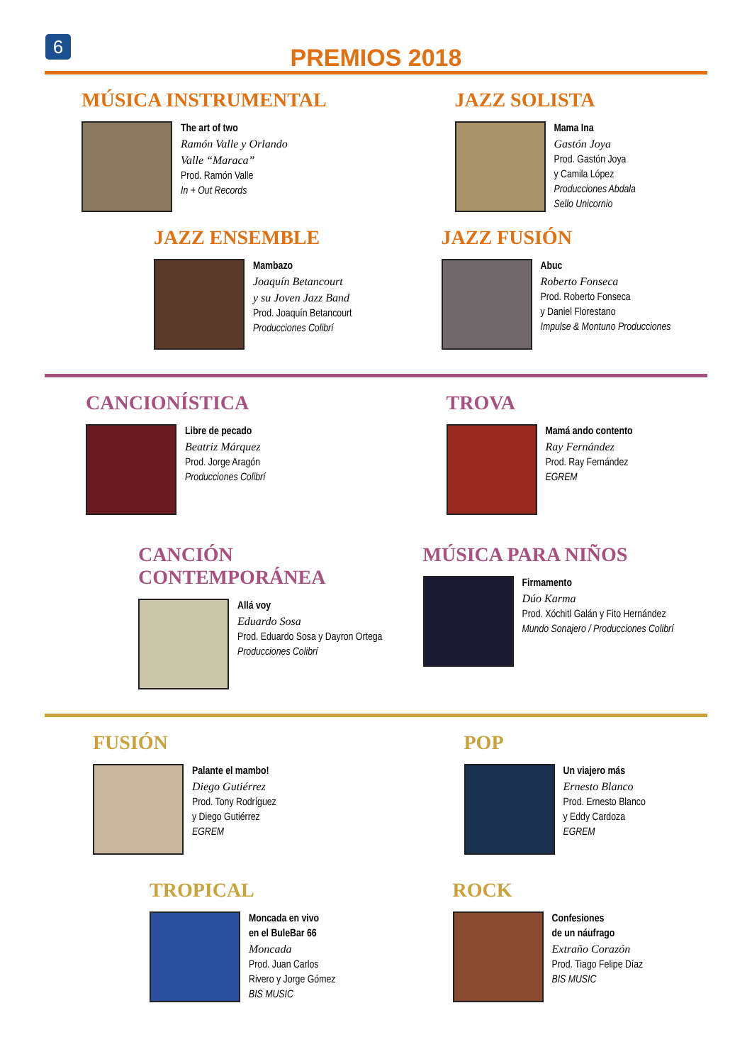6
PREMIOS 2018
MÚSICA INSTRUMENTAL
The art of two
Ramón Valle y Orlando
Valle “Maraca”
Prod. Ramón Valle
In + Out Records
JAZZ SOLISTA
Mama Ina
Gastón Joya
Prod. Gastón Joya
y Camila López
Producciones Abdala
Sello Unicornio
JAZZ ENSEMBLE
Mambazo
Joaquín Betancourt
y su Joven Jazz Band
Prod. Joaquín Betancourt
Producciones Colibrí
JAZZ FUSIÓN
Abuc
Roberto Fonseca
Prod. Roberto Fonseca
y Daniel Florestano
Impulse & Montuno Producciones
CANCIONÍSTICA
Libre de pecado
Beatriz Márquez
Prod. Jorge Aragón
Producciones Colibrí
TROVA
Mamá ando contento
Ray Fernández
Prod. Ray Fernández
EGREM
CANCIÓN CONTEMPORÁNEA
Allá voy
Eduardo Sosa
Prod. Eduardo Sosa y Dayron Ortega
Producciones Colibrí
MÚSICA PARA NIÑOS
Firmamento
Dúo Karma
Prod. Xóchitl Galán y Fito Hernández
Mundo Sonajero / Producciones Colibrí
FUSIÓN
Palante el mambo!
Diego Gutiérrez
Prod. Tony Rodríguez
y Diego Gutiérrez
EGREM
POP
Un viajero más
Ernesto Blanco
Prod. Ernesto Blanco
y Eddy Cardoza
EGREM
TROPICAL
Moncada en vivo
en el BuleBar 66
Moncada
Prod. Juan Carlos
Rivero y Jorge Gómez
BIS MUSIC
ROCK
Confesiones
de un náufrago
Extraño Corazón
Prod. Tiago Felipe Díaz
BIS MUSIC